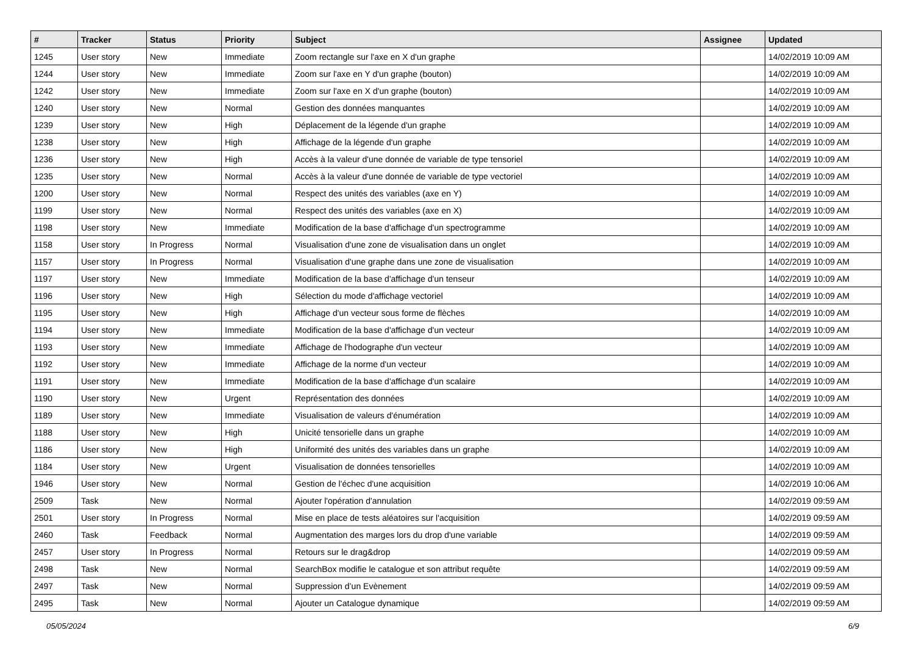| # | Tracker | Status | Priority | Subject | Assignee | Updated |
| --- | --- | --- | --- | --- | --- | --- |
| 1245 | User story | New | Immediate | Zoom rectangle sur l'axe en X d'un graphe | | 14/02/2019 10:09 AM |
| 1244 | User story | New | Immediate | Zoom sur l'axe en Y d'un graphe (bouton) | | 14/02/2019 10:09 AM |
| 1242 | User story | New | Immediate | Zoom sur l'axe en X d'un graphe (bouton) | | 14/02/2019 10:09 AM |
| 1240 | User story | New | Normal | Gestion des données manquantes | | 14/02/2019 10:09 AM |
| 1239 | User story | New | High | Déplacement de la légende d'un graphe | | 14/02/2019 10:09 AM |
| 1238 | User story | New | High | Affichage de la légende d'un graphe | | 14/02/2019 10:09 AM |
| 1236 | User story | New | High | Accès à la valeur d'une donnée de variable de type tensoriel | | 14/02/2019 10:09 AM |
| 1235 | User story | New | Normal | Accès à la valeur d'une donnée de variable de type vectoriel | | 14/02/2019 10:09 AM |
| 1200 | User story | New | Normal | Respect des unités des variables (axe en Y) | | 14/02/2019 10:09 AM |
| 1199 | User story | New | Normal | Respect des unités des variables (axe en X) | | 14/02/2019 10:09 AM |
| 1198 | User story | New | Immediate | Modification de la base d'affichage d'un spectrogramme | | 14/02/2019 10:09 AM |
| 1158 | User story | In Progress | Normal | Visualisation d'une zone de visualisation dans un onglet | | 14/02/2019 10:09 AM |
| 1157 | User story | In Progress | Normal | Visualisation d'une graphe dans une zone de visualisation | | 14/02/2019 10:09 AM |
| 1197 | User story | New | Immediate | Modification de la base d'affichage d'un tenseur | | 14/02/2019 10:09 AM |
| 1196 | User story | New | High | Sélection du mode d'affichage vectoriel | | 14/02/2019 10:09 AM |
| 1195 | User story | New | High | Affichage d'un vecteur sous forme de flèches | | 14/02/2019 10:09 AM |
| 1194 | User story | New | Immediate | Modification de la base d'affichage d'un vecteur | | 14/02/2019 10:09 AM |
| 1193 | User story | New | Immediate | Affichage de l'hodographe d'un vecteur | | 14/02/2019 10:09 AM |
| 1192 | User story | New | Immediate | Affichage de la norme d'un vecteur | | 14/02/2019 10:09 AM |
| 1191 | User story | New | Immediate | Modification de la base d'affichage d'un scalaire | | 14/02/2019 10:09 AM |
| 1190 | User story | New | Urgent | Représentation des données | | 14/02/2019 10:09 AM |
| 1189 | User story | New | Immediate | Visualisation de valeurs d'énumération | | 14/02/2019 10:09 AM |
| 1188 | User story | New | High | Unicité tensorielle dans un graphe | | 14/02/2019 10:09 AM |
| 1186 | User story | New | High | Uniformité des unités des variables dans un graphe | | 14/02/2019 10:09 AM |
| 1184 | User story | New | Urgent | Visualisation de données tensorielles | | 14/02/2019 10:09 AM |
| 1946 | User story | New | Normal | Gestion de l'échec d'une acquisition | | 14/02/2019 10:06 AM |
| 2509 | Task | New | Normal | Ajouter l'opération d'annulation | | 14/02/2019 09:59 AM |
| 2501 | User story | In Progress | Normal | Mise en place de tests aléatoires sur l'acquisition | | 14/02/2019 09:59 AM |
| 2460 | Task | Feedback | Normal | Augmentation des marges lors du drop d'une variable | | 14/02/2019 09:59 AM |
| 2457 | User story | In Progress | Normal | Retours sur le drag&drop | | 14/02/2019 09:59 AM |
| 2498 | Task | New | Normal | SearchBox modifie le catalogue et son attribut requête | | 14/02/2019 09:59 AM |
| 2497 | Task | New | Normal | Suppression d’un Evènement | | 14/02/2019 09:59 AM |
| 2495 | Task | New | Normal | Ajouter un Catalogue dynamique | | 14/02/2019 09:59 AM |
05/05/2024 6/9